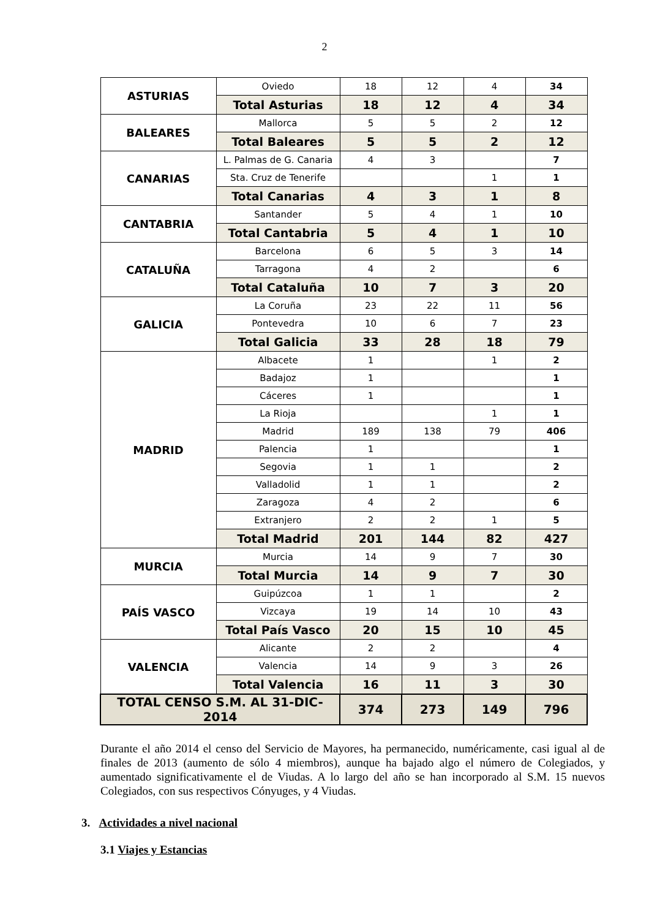2
| ASTURIAS | Oviedo | 18 | 12 | 4 | 34 |
| | Total Asturias | 18 | 12 | 4 | 34 |
| BALEARES | Mallorca | 5 | 5 | 2 | 12 |
| | Total Baleares | 5 | 5 | 2 | 12 |
| CANARIAS | L. Palmas de G. Canaria | 4 | 3 | | 7 |
| | Sta. Cruz de Tenerife | | | 1 | 1 |
| | Total Canarias | 4 | 3 | 1 | 8 |
| CANTABRIA | Santander | 5 | 4 | 1 | 10 |
| | Total Cantabria | 5 | 4 | 1 | 10 |
| CATALUÑA | Barcelona | 6 | 5 | 3 | 14 |
| | Tarragona | 4 | 2 | | 6 |
| | Total Cataluña | 10 | 7 | 3 | 20 |
| GALICIA | La Coruña | 23 | 22 | 11 | 56 |
| | Pontevedra | 10 | 6 | 7 | 23 |
| | Total Galicia | 33 | 28 | 18 | 79 |
| MADRID | Albacete | 1 | | 1 | 2 |
| | Badajoz | 1 | | | 1 |
| | Cáceres | 1 | | | 1 |
| | La Rioja | | | 1 | 1 |
| | Madrid | 189 | 138 | 79 | 406 |
| | Palencia | 1 | | | 1 |
| | Segovia | 1 | 1 | | 2 |
| | Valladolid | 1 | 1 | | 2 |
| | Zaragoza | 4 | 2 | | 6 |
| | Extranjero | 2 | 2 | 1 | 5 |
| | Total Madrid | 201 | 144 | 82 | 427 |
| MURCIA | Murcia | 14 | 9 | 7 | 30 |
| | Total Murcia | 14 | 9 | 7 | 30 |
| PAÍS VASCO | Guipúzcoa | 1 | 1 | | 2 |
| | Vizcaya | 19 | 14 | 10 | 43 |
| | Total País Vasco | 20 | 15 | 10 | 45 |
| VALENCIA | Alicante | 2 | 2 | | 4 |
| | Valencia | 14 | 9 | 3 | 26 |
| | Total Valencia | 16 | 11 | 3 | 30 |
| TOTAL CENSO S.M. AL 31-DIC-2014 | | 374 | 273 | 149 | 796 |
Durante el año 2014 el censo del Servicio de Mayores, ha permanecido, numéricamente, casi igual al de finales de 2013 (aumento de sólo 4 miembros), aunque ha bajado algo el número de Colegiados, y aumentado significativamente el de Viudas. A lo largo del año se han incorporado al S.M. 15 nuevos Colegiados, con sus respectivos Cónyuges, y 4 Viudas.
3. Actividades a nivel nacional
3.1 Viajes y Estancias